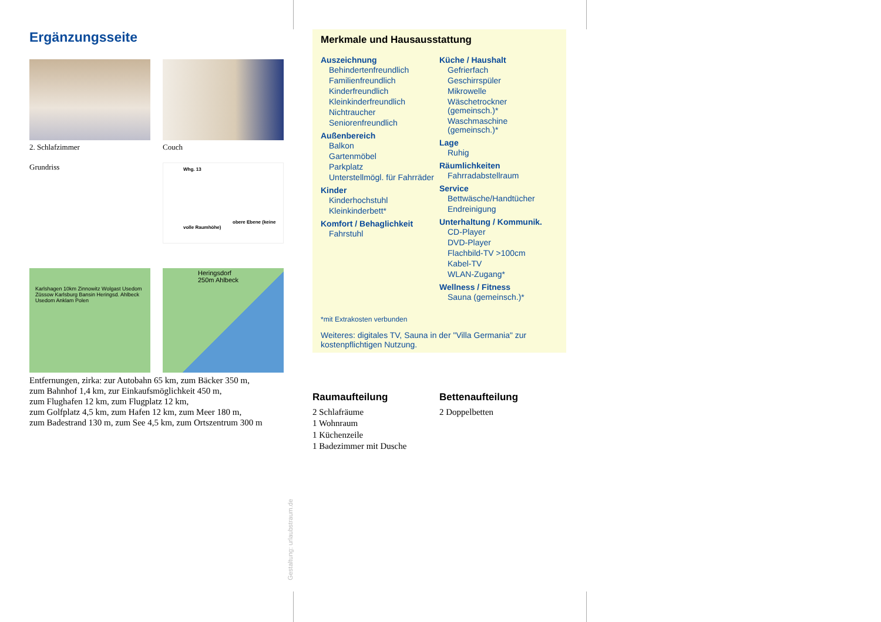Ergänzungsseite
2. Schlafzimmer
Couch
Grundriss
Whg. 13
obere Ebene (keine volle Raumhöhe)
Karlshagen 10km Zinnowitz Wolgast Usedom Züssow Karlsburg Bansin Heringsd. Ahlbeck Usedom Anklam Polen
Heringsdorf 250m Ahlbeck
Entfernungen, zirka: zur Autobahn 65 km, zum Bäcker 350 m,
zum Bahnhof 1,4 km, zur Einkaufsmöglichkeit 450 m,
zum Flughafen 12 km, zum Flugplatz 12 km,
zum Golfplatz 4,5 km, zum Hafen 12 km, zum Meer 180 m,
zum Badestrand 130 m, zum See 4,5 km, zum Ortszentrum 300 m
Gestaltung: urlaubstraum.de
Merkmale und Hausausstattung
Auszeichnung
Behindertenfreundlich
Familienfreundlich
Kinderfreundlich
Kleinkinderfreundlich
Nichtraucher
Seniorenfreundlich
Außenbereich
Balkon
Gartenmöbel
Parkplatz
Unterstellmögl. für Fahrräder
Kinder
Kinderhochstuhl
Kleinkinderbett*
Komfort / Behaglichkeit
Fahrstuhl
Küche / Haushalt
Gefrierfach
Geschirrspüler
Mikrowelle
Wäschetrockner (gemeinsch.)*
Waschmaschine (gemeinsch.)*
Lage
Ruhig
Räumlichkeiten
Fahrradabstellraum
Service
Bettwäsche/Handtücher
Endreinigung
Unterhaltung / Kommunik.
CD-Player
DVD-Player
Flachbild-TV >100cm
Kabel-TV
WLAN-Zugang*
Wellness / Fitness
Sauna (gemeinsch.)*
*mit Extrakosten verbunden
Weiteres: digitales TV, Sauna in der "Villa Germania" zur kostenpflichtigen Nutzung.
Raumaufteilung
2 Schlafräume
1 Wohnraum
1 Küchenzeile
1 Badezimmer mit Dusche
Bettenaufteilung
2 Doppelbetten